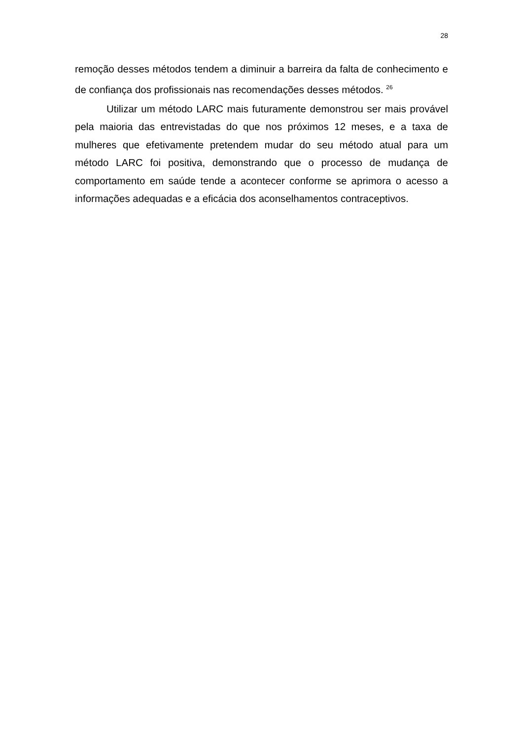28
remoção desses métodos tendem a diminuir a barreira da falta de conhecimento e de confiança dos profissionais nas recomendações desses métodos. <sup>26</sup>
Utilizar um método LARC mais futuramente demonstrou ser mais provável pela maioria das entrevistadas do que nos próximos 12 meses, e a taxa de mulheres que efetivamente pretendem mudar do seu método atual para um método LARC foi positiva, demonstrando que o processo de mudança de comportamento em saúde tende a acontecer conforme se aprimora o acesso a informações adequadas e a eficácia dos aconselhamentos contraceptivos.